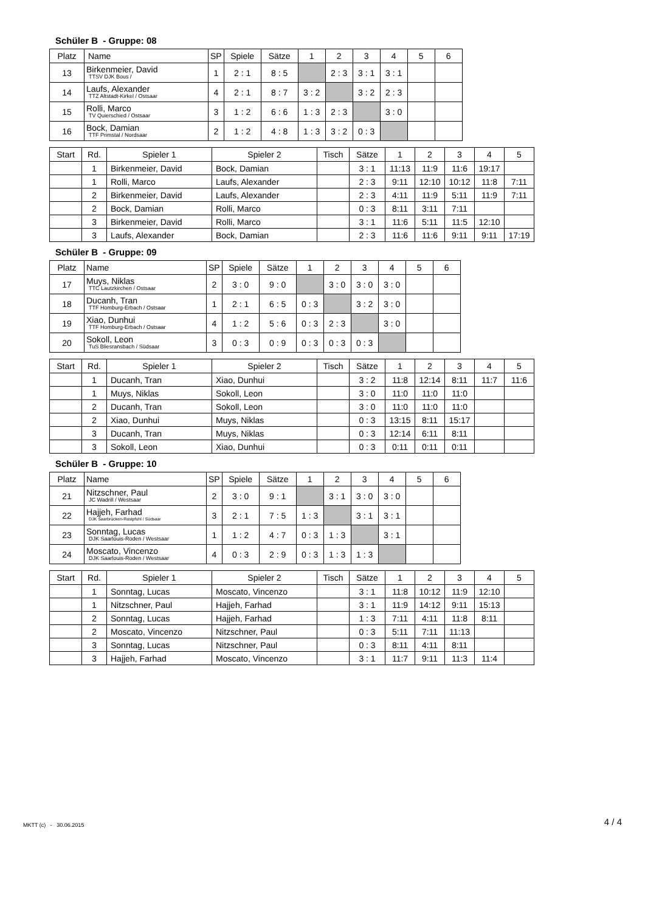Schüler B - Gruppe: 08
| Platz | Name | SP | Spiele | Sätze | 1 | 2 | 3 | 4 | 5 | 6 |
| --- | --- | --- | --- | --- | --- | --- | --- | --- | --- | --- |
| 13 | Birkenmeier, David TTSV DJK Bous / | 1 | 2 : 1 | 8 : 5 | | 2 : 3 | 3 : 1 | 3 : 1 | | |
| 14 | Laufs, Alexander TTZ Altstadt-Kirkel / Ostsaar | 4 | 2 : 1 | 8 : 7 | 3 : 2 | | 3 : 2 | 2 : 3 | | |
| 15 | Rolli, Marco TV Quierschied / Ostsaar | 3 | 1 : 2 | 6 : 6 | 1 : 3 | 2 : 3 | | 3 : 0 | | |
| 16 | Bock, Damian TTF Primstal / Nordsaar | 2 | 1 : 2 | 4 : 8 | 1 : 3 | 3 : 2 | 0 : 3 | | | |
| Start | Rd. | Spieler 1 | Spieler 2 | Tisch | Sätze | 1 | 2 | 3 | 4 | 5 |
| --- | --- | --- | --- | --- | --- | --- | --- | --- | --- | --- |
| | 1 | Birkenmeier, David | Bock, Damian | | 3 : 1 | 11:13 | 11:9 | 11:6 | 19:17 | |
| | 1 | Rolli, Marco | Laufs, Alexander | | 2 : 3 | 9:11 | 12:10 | 10:12 | 11:8 | 7:11 |
| | 2 | Birkenmeier, David | Laufs, Alexander | | 2 : 3 | 4:11 | 11:9 | 5:11 | 11:9 | 7:11 |
| | 2 | Bock, Damian | Rolli, Marco | | 0 : 3 | 8:11 | 3:11 | 7:11 | | |
| | 3 | Birkenmeier, David | Rolli, Marco | | 3 : 1 | 11:6 | 5:11 | 11:5 | 12:10 | |
| | 3 | Laufs, Alexander | Bock, Damian | | 2 : 3 | 11:6 | 11:6 | 9:11 | 9:11 | 17:19 |
Schüler B - Gruppe: 09
| Platz | Name | SP | Spiele | Sätze | 1 | 2 | 3 | 4 | 5 | 6 |
| --- | --- | --- | --- | --- | --- | --- | --- | --- | --- | --- |
| 17 | Muys, Niklas TTC Lautzkirchen / Ostsaar | 2 | 3 : 0 | 9 : 0 | | 3 : 0 | 3 : 0 | 3 : 0 | | |
| 18 | Ducanh, Tran TTF Homburg-Erbach / Ostsaar | 1 | 2 : 1 | 6 : 5 | 0 : 3 | | 3 : 2 | 3 : 0 | | |
| 19 | Xiao, Dunhui TTF Homburg-Erbach / Ostsaar | 4 | 1 : 2 | 5 : 6 | 0 : 3 | 2 : 3 | | 3 : 0 | | |
| 20 | Sokoll, Leon TuS Bliesransbach / Südsaar | 3 | 0 : 3 | 0 : 9 | 0 : 3 | 0 : 3 | 0 : 3 | | | |
| Start | Rd. | Spieler 1 | Spieler 2 | Tisch | Sätze | 1 | 2 | 3 | 4 | 5 |
| --- | --- | --- | --- | --- | --- | --- | --- | --- | --- | --- |
| | 1 | Ducanh, Tran | Xiao, Dunhui | | 3 : 2 | 11:8 | 12:14 | 8:11 | 11:7 | 11:6 |
| | 1 | Muys, Niklas | Sokoll, Leon | | 3 : 0 | 11:0 | 11:0 | 11:0 | | |
| | 2 | Ducanh, Tran | Sokoll, Leon | | 3 : 0 | 11:0 | 11:0 | 11:0 | | |
| | 2 | Xiao, Dunhui | Muys, Niklas | | 0 : 3 | 13:15 | 8:11 | 15:17 | | |
| | 3 | Ducanh, Tran | Muys, Niklas | | 0 : 3 | 12:14 | 6:11 | 8:11 | | |
| | 3 | Sokoll, Leon | Xiao, Dunhui | | 0 : 3 | 0:11 | 0:11 | 0:11 | | |
Schüler B - Gruppe: 10
| Platz | Name | SP | Spiele | Sätze | 1 | 2 | 3 | 4 | 5 | 6 |
| --- | --- | --- | --- | --- | --- | --- | --- | --- | --- | --- |
| 21 | Nitzschner, Paul JC Wadrill / Westsaar | 2 | 3 : 0 | 9 : 1 | | 3 : 1 | 3 : 0 | 3 : 0 | | |
| 22 | Hajjeh, Farhad DJK Saarbrücken-Rastpfuhl / Südsaar | 3 | 2 : 1 | 7 : 5 | 1 : 3 | | 3 : 1 | 3 : 1 | | |
| 23 | Sonntag, Lucas DJK Saarlouis-Roden / Westsaar | 1 | 1 : 2 | 4 : 7 | 0 : 3 | 1 : 3 | | 3 : 1 | | |
| 24 | Moscato, Vincenzo DJK Saarlouis-Roden / Westsaar | 4 | 0 : 3 | 2 : 9 | 0 : 3 | 1 : 3 | 1 : 3 | | | |
| Start | Rd. | Spieler 1 | Spieler 2 | Tisch | Sätze | 1 | 2 | 3 | 4 | 5 |
| --- | --- | --- | --- | --- | --- | --- | --- | --- | --- | --- |
| | 1 | Sonntag, Lucas | Moscato, Vincenzo | | 3 : 1 | 11:8 | 10:12 | 11:9 | 12:10 | |
| | 1 | Nitzschner, Paul | Hajjeh, Farhad | | 3 : 1 | 11:9 | 14:12 | 9:11 | 15:13 | |
| | 2 | Sonntag, Lucas | Hajjeh, Farhad | | 1 : 3 | 7:11 | 4:11 | 11:8 | 8:11 | |
| | 2 | Moscato, Vincenzo | Nitzschner, Paul | | 0 : 3 | 5:11 | 7:11 | 11:13 | | |
| | 3 | Sonntag, Lucas | Nitzschner, Paul | | 0 : 3 | 8:11 | 4:11 | 8:11 | | |
| | 3 | Hajjeh, Farhad | Moscato, Vincenzo | | 3 : 1 | 11:7 | 9:11 | 11:3 | 11:4 | |
MKTT (c) - 30.06.2015 4 / 4